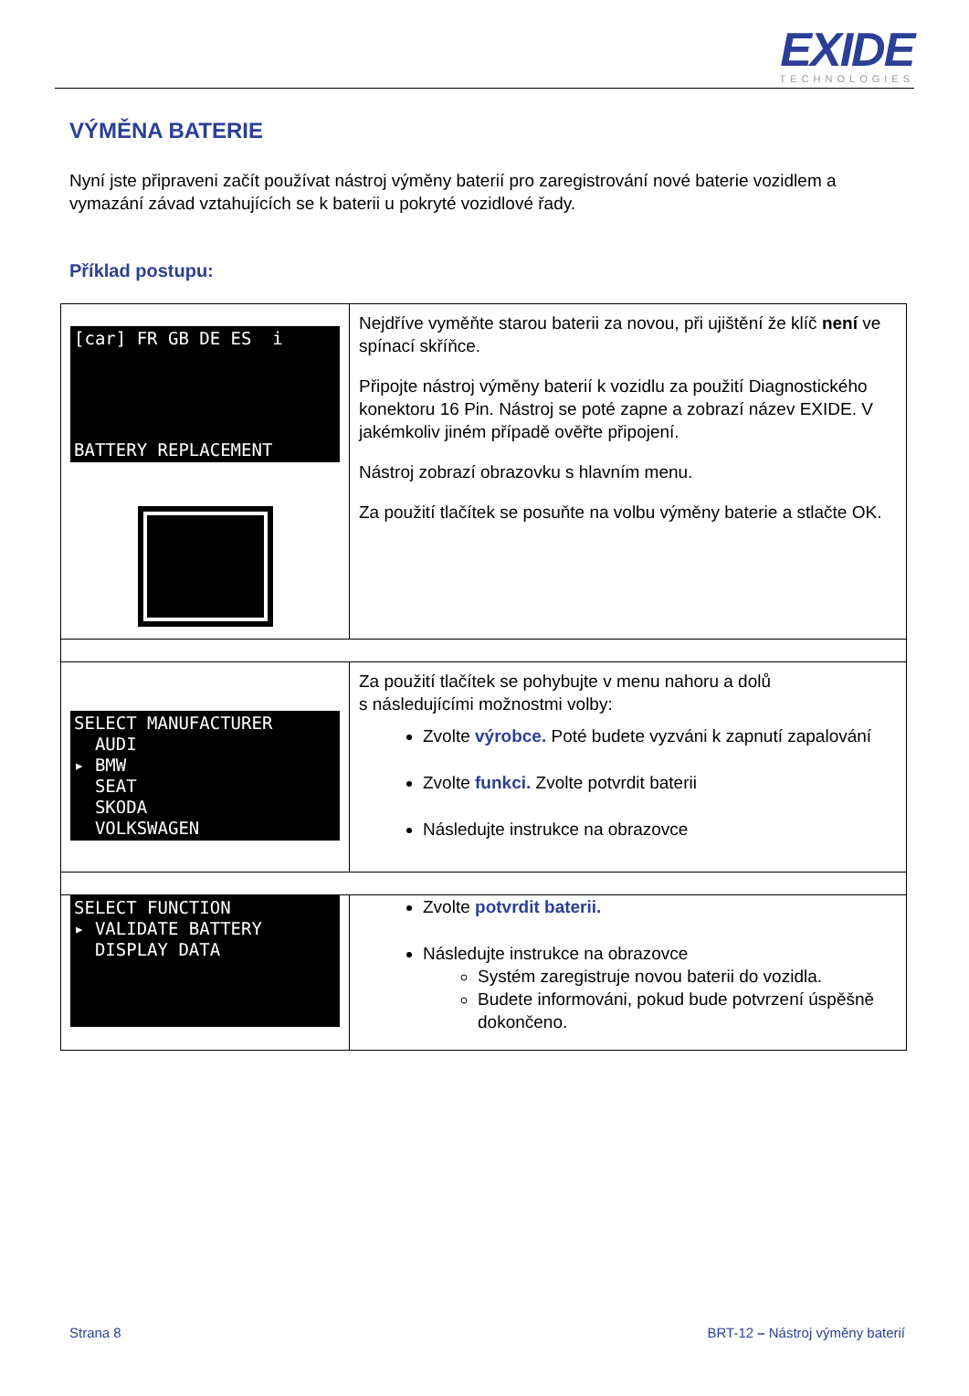EXIDE
TECHNOLOGIES
VÝMĚNA BATERIE
Nyní jste připraveni začít používat nástroj výměny baterií pro zaregistrování nové baterie vozidlem a vymazání závad vztahujících se k baterii u pokryté vozidlové řady.
Příklad postupu:
| [car] FR GB DE ES i BATTERY REPLACEMENT | Nejdříve vyměňte starou baterii za novou, při ujištění že klíč není ve spínací skříňce. Připojte nástroj výměny baterií k vozidlu za použití Diagnostického konektoru 16 Pin. Nástroj se poté zapne a zobrazí název EXIDE. V jakémkoliv jiném případě ověřte připojení. Nástroj zobrazí obrazovku s hlavním menu. Za použití tlačítek se posuňte na volbu výměny baterie a stlačte OK. |
| SELECT MANUFACTURER AUDI ▸ BMW SEAT SKODA VOLKSWAGEN | Za použití tlačítek se pohybujte v menu nahoru a dolů s následujícími možnostmi volby: Zvolte výrobce. Poté budete vyzváni k zapnutí zapalování Zvolte funkci. Zvolte potvrdit baterii Následujte instrukce na obrazovce |
| SELECT FUNCTION ▸ VALIDATE BATTERY DISPLAY DATA | Zvolte potvrdit baterii. Následujte instrukce na obrazovce Systém zaregistruje novou baterii do vozidla. Budete informováni, pokud bude potvrzení úspěšně dokončeno. |
Strana 8 BRT-12 – Nástroj výměny baterií